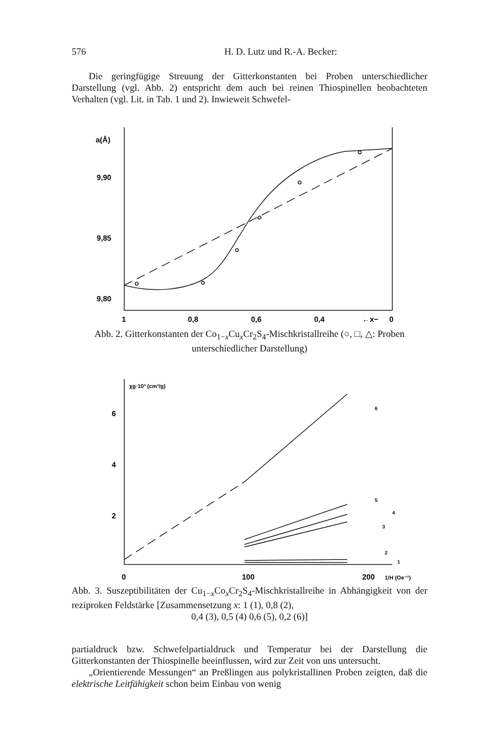576 H. D. Lutz und R.-A. Becker:
Die geringfügige Streuung der Gitterkonstanten bei Proben unterschiedlicher Darstellung (vgl. Abb. 2) entspricht dem auch bei reinen Thiospinellen beobachteten Verhalten (vgl. Lit. in Tab. 1 und 2). Inwieweit Schwefel-
a(Å)
9,90
9,85
9,80
1
0,8
0,6
0,4
←x−
0
Abb. 2. Gitterkonstanten der Co<sub>1−x</sub>Cu<sub>x</sub>Cr<sub>2</sub>S<sub>4</sub>-Mischkristallreihe (○, □, △: Proben unterschiedlicher Darstellung)
χg·10³ (cm³/g)
6
4
2
0
100
200
1/H (Oe⁻¹)
6
5
4
3
2
1
Abb. 3. Suszeptibilitäten der Cu<sub>1−x</sub>Co<sub>x</sub>Cr<sub>2</sub>S<sub>4</sub>-Mischkristallreihe in Abhängigkeit von der reziproken Feldstärke [Zusammensetzung x: 1 (1), 0,8 (2),
0,4 (3), 0,5 (4) 0,6 (5), 0,2 (6)]
partialdruck bzw. Schwefelpartialdruck und Temperatur bei der Darstellung die Gitterkonstanten der Thiospinelle beeinflussen, wird zur Zeit von uns untersucht.
„Orientierende Messungen“ an Preßlingen aus polykristallinen Proben zeigten, daß die elektrische Leitfähigkeit schon beim Einbau von wenig